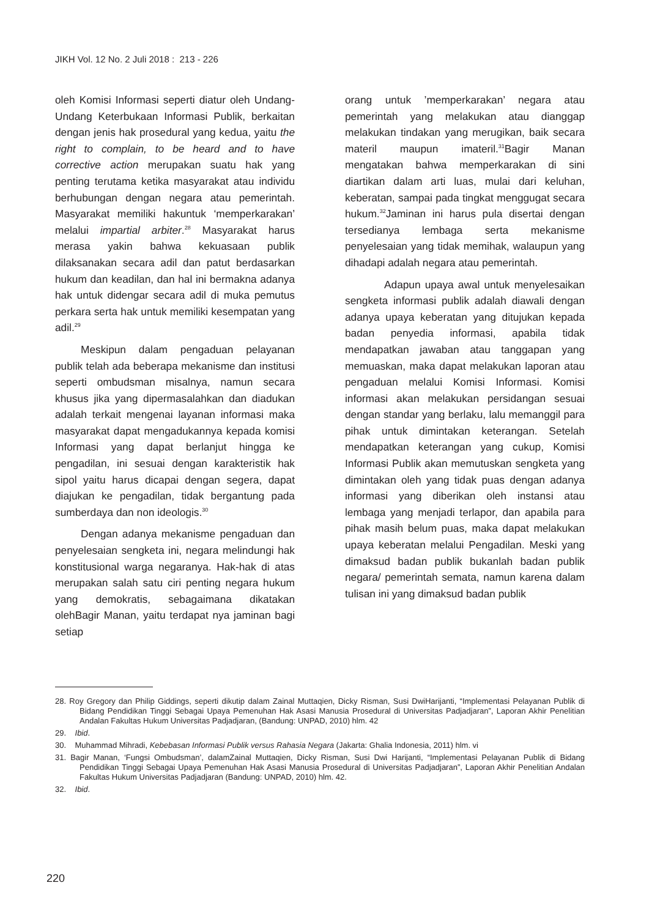JIKH Vol. 12 No. 2 Juli 2018 : 213 - 226
oleh Komisi Informasi seperti diatur oleh Undang-Undang Keterbukaan Informasi Publik, berkaitan dengan jenis hak prosedural yang kedua, yaitu the right to complain, to be heard and to have corrective action merupakan suatu hak yang penting terutama ketika masyarakat atau individu berhubungan dengan negara atau pemerintah. Masyarakat memiliki hakuntuk ‘memperkarakan’ melalui impartial arbiter.<sup>28</sup> Masyarakat harus merasa yakin bahwa kekuasaan publik dilaksanakan secara adil dan patut berdasarkan hukum dan keadilan, dan hal ini bermakna adanya hak untuk didengar secara adil di muka pemutus perkara serta hak untuk memiliki kesempatan yang adil.<sup>29</sup>
Meskipun dalam pengaduan pelayanan publik telah ada beberapa mekanisme dan institusi seperti ombudsman misalnya, namun secara khusus jika yang dipermasalahkan dan diadukan adalah terkait mengenai layanan informasi maka masyarakat dapat mengadukannya kepada komisi Informasi yang dapat berlanjut hingga ke pengadilan, ini sesuai dengan karakteristik hak sipol yaitu harus dicapai dengan segera, dapat diajukan ke pengadilan, tidak bergantung pada sumberdaya dan non ideologis.<sup>30</sup>
Dengan adanya mekanisme pengaduan dan penyelesaian sengketa ini, negara melindungi hak konstitusional warga negaranya. Hak-hak di atas merupakan salah satu ciri penting negara hukum yang demokratis, sebagaimana dikatakan olehBagir Manan, yaitu terdapat nya jaminan bagi setiap
orang untuk ’memperkarakan’ negara atau pemerintah yang melakukan atau dianggap melakukan tindakan yang merugikan, baik secara materil maupun imateril.<sup>31</sup>Bagir Manan mengatakan bahwa memperkarakan di sini diartikan dalam arti luas, mulai dari keluhan, keberatan, sampai pada tingkat menggugat secara hukum.<sup>32</sup>Jaminan ini harus pula disertai dengan tersedianya lembaga serta mekanisme penyelesaian yang tidak memihak, walaupun yang dihadapi adalah negara atau pemerintah.
Adapun upaya awal untuk menyelesaikan sengketa informasi publik adalah diawali dengan adanya upaya keberatan yang ditujukan kepada badan penyedia informasi, apabila tidak mendapatkan jawaban atau tanggapan yang memuaskan, maka dapat melakukan laporan atau pengaduan melalui Komisi Informasi. Komisi informasi akan melakukan persidangan sesuai dengan standar yang berlaku, lalu memanggil para pihak untuk dimintakan keterangan. Setelah mendapatkan keterangan yang cukup, Komisi Informasi Publik akan memutuskan sengketa yang dimintakan oleh yang tidak puas dengan adanya informasi yang diberikan oleh instansi atau lembaga yang menjadi terlapor, dan apabila para pihak masih belum puas, maka dapat melakukan upaya keberatan melalui Pengadilan. Meski yang dimaksud badan publik bukanlah badan publik negara/ pemerintah semata, namun karena dalam tulisan ini yang dimaksud badan publik
28. Roy Gregory dan Philip Giddings, seperti dikutip dalam Zainal Muttaqien, Dicky Risman, Susi DwiHarijanti, “Implementasi Pelayanan Publik di Bidang Pendidikan Tinggi Sebagai Upaya Pemenuhan Hak Asasi Manusia Prosedural di Universitas Padjadjaran”, Laporan Akhir Penelitian Andalan Fakultas Hukum Universitas Padjadjaran, (Bandung: UNPAD, 2010) hlm. 42
29. Ibid.
30. Muhammad Mihradi, Kebebasan Informasi Publik versus Rahasia Negara (Jakarta: Ghalia Indonesia, 2011) hlm. vi
31. Bagir Manan, ‘Fungsi Ombudsman’, dalamZainal Muttaqien, Dicky Risman, Susi Dwi Harijanti, “Implementasi Pelayanan Publik di Bidang Pendidikan Tinggi Sebagai Upaya Pemenuhan Hak Asasi Manusia Prosedural di Universitas Padjadjaran”, Laporan Akhir Penelitian Andalan Fakultas Hukum Universitas Padjadjaran (Bandung: UNPAD, 2010) hlm. 42.
32. Ibid.
220